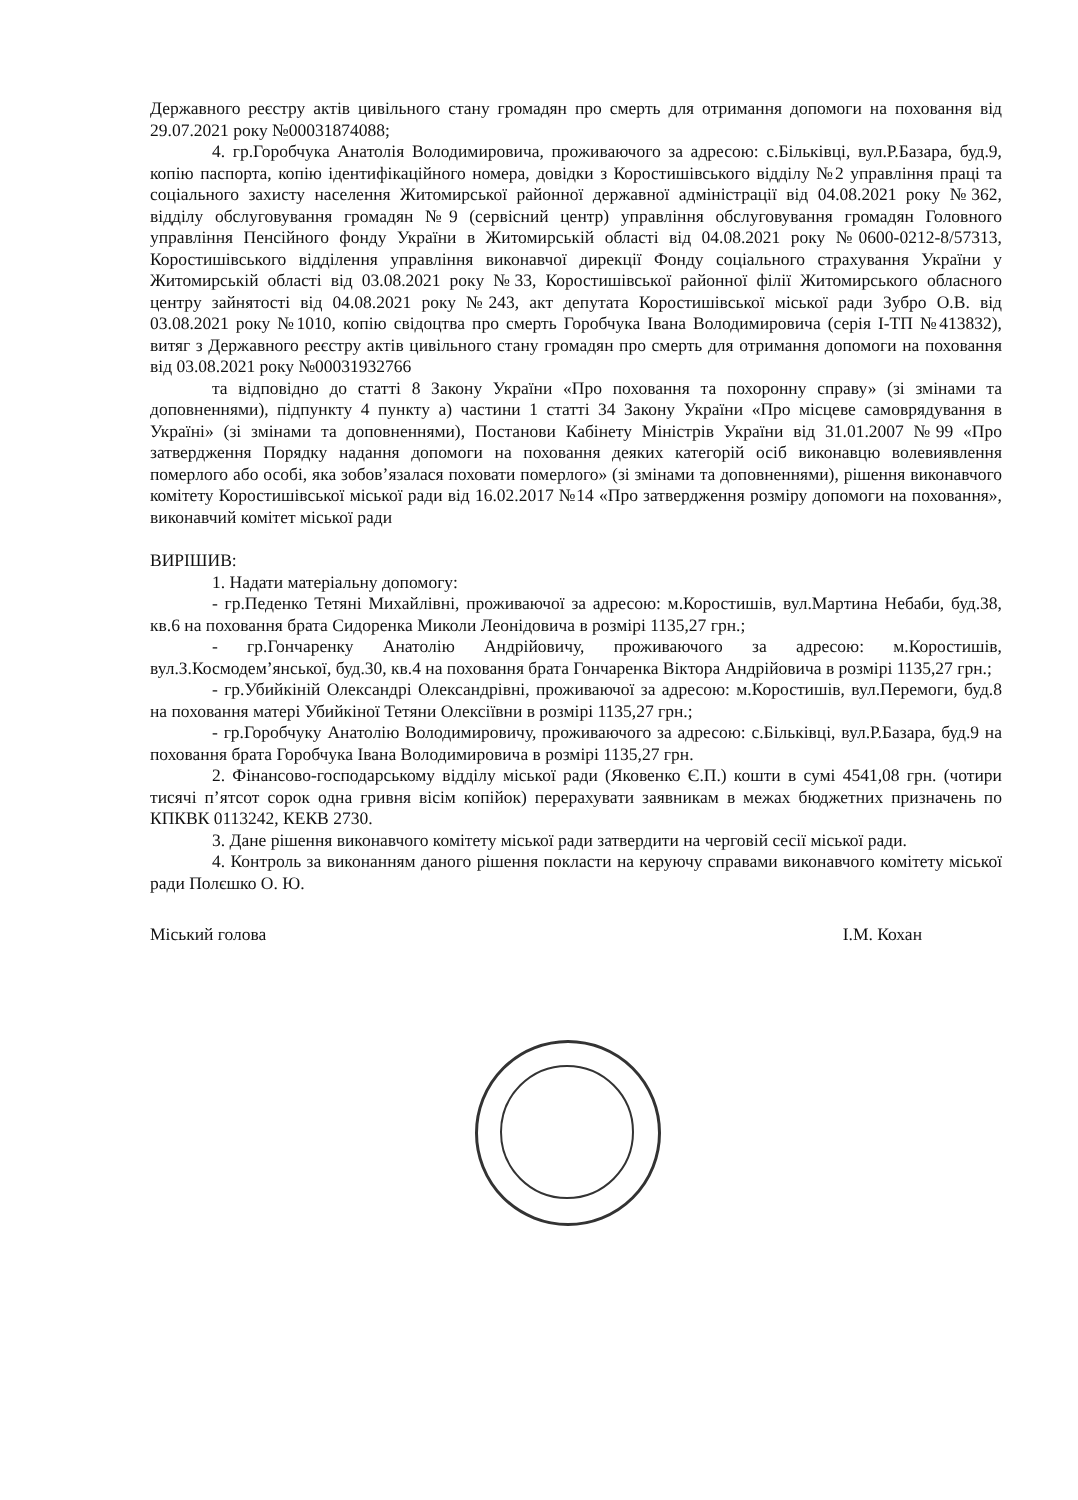Державного реєстру актів цивільного стану громадян про смерть для отримання допомоги на поховання від 29.07.2021 року №00031874088;
4. гр.Горобчука Анатолія Володимировича, проживаючого за адресою: с.Більківці, вул.Р.Базара, буд.9, копію паспорта, копію ідентифікаційного номера, довідки з Коростишівського відділу №2 управління праці та соціального захисту населення Житомирської районної державної адміністрації від 04.08.2021 року №362, відділу обслуговування громадян №9 (сервісний центр) управління обслуговування громадян Головного управління Пенсійного фонду України в Житомирській області від 04.08.2021 року №0600-0212-8/57313, Коростишівського відділення управління виконавчої дирекції Фонду соціального страхування України у Житомирській області від 03.08.2021 року №33, Коростишівської районної філії Житомирського обласного центру зайнятості від 04.08.2021 року №243, акт депутата Коростишівської міської ради Зубро О.В. від 03.08.2021 року №1010, копію свідоцтва про смерть Горобчука Івана Володимировича (серія І-ТП №413832), витяг з Державного реєстру актів цивільного стану громадян про смерть для отримання допомоги на поховання від 03.08.2021 року №00031932766
та відповідно до статті 8 Закону України «Про поховання та похоронну справу» (зі змінами та доповненнями), підпункту 4 пункту а) частини 1 статті 34 Закону України «Про місцеве самоврядування в Україні» (зі змінами та доповненнями), Постанови Кабінету Міністрів України від 31.01.2007 №99 «Про затвердження Порядку надання допомоги на поховання деяких категорій осіб виконавцю волевиявлення померлого або особі, яка зобов’язалася поховати померлого» (зі змінами та доповненнями), рішення виконавчого комітету Коростишівської міської ради від 16.02.2017 №14 «Про затвердження розміру допомоги на поховання», виконавчий комітет міської ради
ВИРІШИВ:
1. Надати матеріальну допомогу:
- гр.Педенко Тетяні Михайлівні, проживаючої за адресою: м.Коростишів, вул.Мартина Небаби, буд.38, кв.6 на поховання брата Сидоренка Миколи Леонідовича в розмірі 1135,27 грн.;
- гр.Гончаренку Анатолію Андрійовичу, проживаючого за адресою: м.Коростишів, вул.З.Космодем’янської, буд.30, кв.4 на поховання брата Гончаренка Віктора Андрійовича в розмірі 1135,27 грн.;
- гр.Убийкіній Олександрі Олександрівні, проживаючої за адресою: м.Коростишів, вул.Перемоги, буд.8 на поховання матері Убийкіної Тетяни Олексіївни в розмірі 1135,27 грн.;
- гр.Горобчуку Анатолію Володимировичу, проживаючого за адресою: с.Більківці, вул.Р.Базара, буд.9 на поховання брата Горобчука Івана Володимировича в розмірі 1135,27 грн.
2. Фінансово-господарському відділу міської ради (Яковенко Є.П.) кошти в сумі 4541,08 грн. (чотири тисячі п’ятсот сорок одна гривня вісім копійок) перерахувати заявникам в межах бюджетних призначень по КПКВК 0113242, КЕКВ 2730.
3. Дане рішення виконавчого комітету міської ради затвердити на черговій сесії міської ради.
4. Контроль за виконанням даного рішення покласти на керуючу справами виконавчого комітету міської ради Полєшко О. Ю.
Міський голова І.М. Кохан